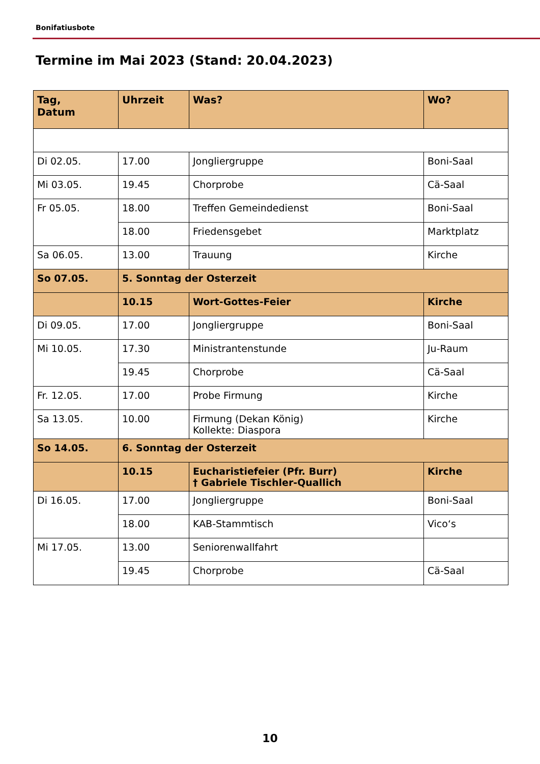Bonifatiusbote
Termine im Mai 2023 (Stand: 20.04.2023)
| Tag, Datum | Uhrzeit | Was? | Wo? |
| --- | --- | --- | --- |
| Di 02.05. | 17.00 | Jongliergruppe | Boni-Saal |
| Mi 03.05. | 19.45 | Chorprobe | Cä-Saal |
| Fr 05.05. | 18.00 | Treffen Gemeindedienst | Boni-Saal |
| | 18.00 | Friedensgebet | Marktplatz |
| Sa 06.05. | 13.00 | Trauung | Kirche |
| So 07.05. | 5. Sonntag der Osterzeit | | |
| | 10.15 | Wort-Gottes-Feier | Kirche |
| Di 09.05. | 17.00 | Jongliergruppe | Boni-Saal |
| Mi 10.05. | 17.30 | Ministrantenstunde | Ju-Raum |
| | 19.45 | Chorprobe | Cä-Saal |
| Fr. 12.05. | 17.00 | Probe Firmung | Kirche |
| Sa 13.05. | 10.00 | Firmung (Dekan König) Kollekte: Diaspora | Kirche |
| So 14.05. | 6. Sonntag der Osterzeit | | |
| | 10.15 | Eucharistiefeier (Pfr. Burr) † Gabriele Tischler-Quallich | Kirche |
| Di 16.05. | 17.00 | Jongliergruppe | Boni-Saal |
| | 18.00 | KAB-Stammtisch | Vico‘s |
| Mi 17.05. | 13.00 | Seniorenwallfahrt | |
| | 19.45 | Chorprobe | Cä-Saal |
10